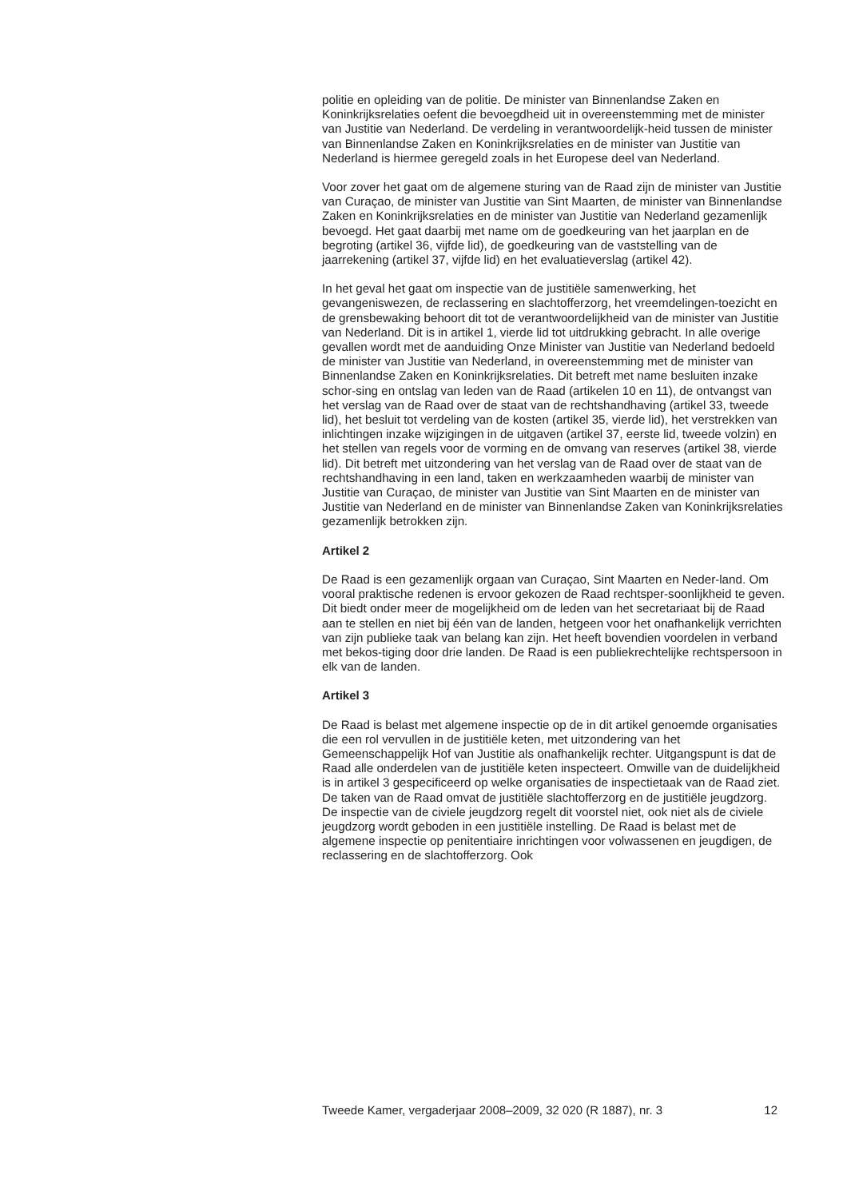politie en opleiding van de politie. De minister van Binnenlandse Zaken en Koninkrijksrelaties oefent die bevoegdheid uit in overeenstemming met de minister van Justitie van Nederland. De verdeling in verantwoordelijk-heid tussen de minister van Binnenlandse Zaken en Koninkrijksrelaties en de minister van Justitie van Nederland is hiermee geregeld zoals in het Europese deel van Nederland.
Voor zover het gaat om de algemene sturing van de Raad zijn de minister van Justitie van Curaçao, de minister van Justitie van Sint Maarten, de minister van Binnenlandse Zaken en Koninkrijksrelaties en de minister van Justitie van Nederland gezamenlijk bevoegd. Het gaat daarbij met name om de goedkeuring van het jaarplan en de begroting (artikel 36, vijfde lid), de goedkeuring van de vaststelling van de jaarrekening (artikel 37, vijfde lid) en het evaluatieverslag (artikel 42).
In het geval het gaat om inspectie van de justitiële samenwerking, het gevangeniswezen, de reclassering en slachtofferzorg, het vreemdelingen-toezicht en de grensbewaking behoort dit tot de verantwoordelijkheid van de minister van Justitie van Nederland. Dit is in artikel 1, vierde lid tot uitdrukking gebracht. In alle overige gevallen wordt met de aanduiding Onze Minister van Justitie van Nederland bedoeld de minister van Justitie van Nederland, in overeenstemming met de minister van Binnenlandse Zaken en Koninkrijksrelaties. Dit betreft met name besluiten inzake schor-sing en ontslag van leden van de Raad (artikelen 10 en 11), de ontvangst van het verslag van de Raad over de staat van de rechtshandhaving (artikel 33, tweede lid), het besluit tot verdeling van de kosten (artikel 35, vierde lid), het verstrekken van inlichtingen inzake wijzigingen in de uitgaven (artikel 37, eerste lid, tweede volzin) en het stellen van regels voor de vorming en de omvang van reserves (artikel 38, vierde lid). Dit betreft met uitzondering van het verslag van de Raad over de staat van de rechtshandhaving in een land, taken en werkzaamheden waarbij de minister van Justitie van Curaçao, de minister van Justitie van Sint Maarten en de minister van Justitie van Nederland en de minister van Binnenlandse Zaken van Koninkrijksrelaties gezamenlijk betrokken zijn.
Artikel 2
De Raad is een gezamenlijk orgaan van Curaçao, Sint Maarten en Neder-land. Om vooral praktische redenen is ervoor gekozen de Raad rechtsper-soonlijkheid te geven. Dit biedt onder meer de mogelijkheid om de leden van het secretariaat bij de Raad aan te stellen en niet bij één van de landen, hetgeen voor het onafhankelijk verrichten van zijn publieke taak van belang kan zijn. Het heeft bovendien voordelen in verband met bekos-tiging door drie landen. De Raad is een publiekrechtelijke rechtspersoon in elk van de landen.
Artikel 3
De Raad is belast met algemene inspectie op de in dit artikel genoemde organisaties die een rol vervullen in de justitiële keten, met uitzondering van het Gemeenschappelijk Hof van Justitie als onafhankelijk rechter. Uitgangspunt is dat de Raad alle onderdelen van de justitiële keten inspecteert. Omwille van de duidelijkheid is in artikel 3 gespecificeerd op welke organisaties de inspectietaak van de Raad ziet. De taken van de Raad omvat de justitiële slachtofferzorg en de justitiële jeugdzorg. De inspectie van de civiele jeugdzorg regelt dit voorstel niet, ook niet als de civiele jeugdzorg wordt geboden in een justitiële instelling. De Raad is belast met de algemene inspectie op penitentiaire inrichtingen voor volwassenen en jeugdigen, de reclassering en de slachtofferzorg. Ook
Tweede Kamer, vergaderjaar 2008–2009, 32 020 (R 1887), nr. 3 12